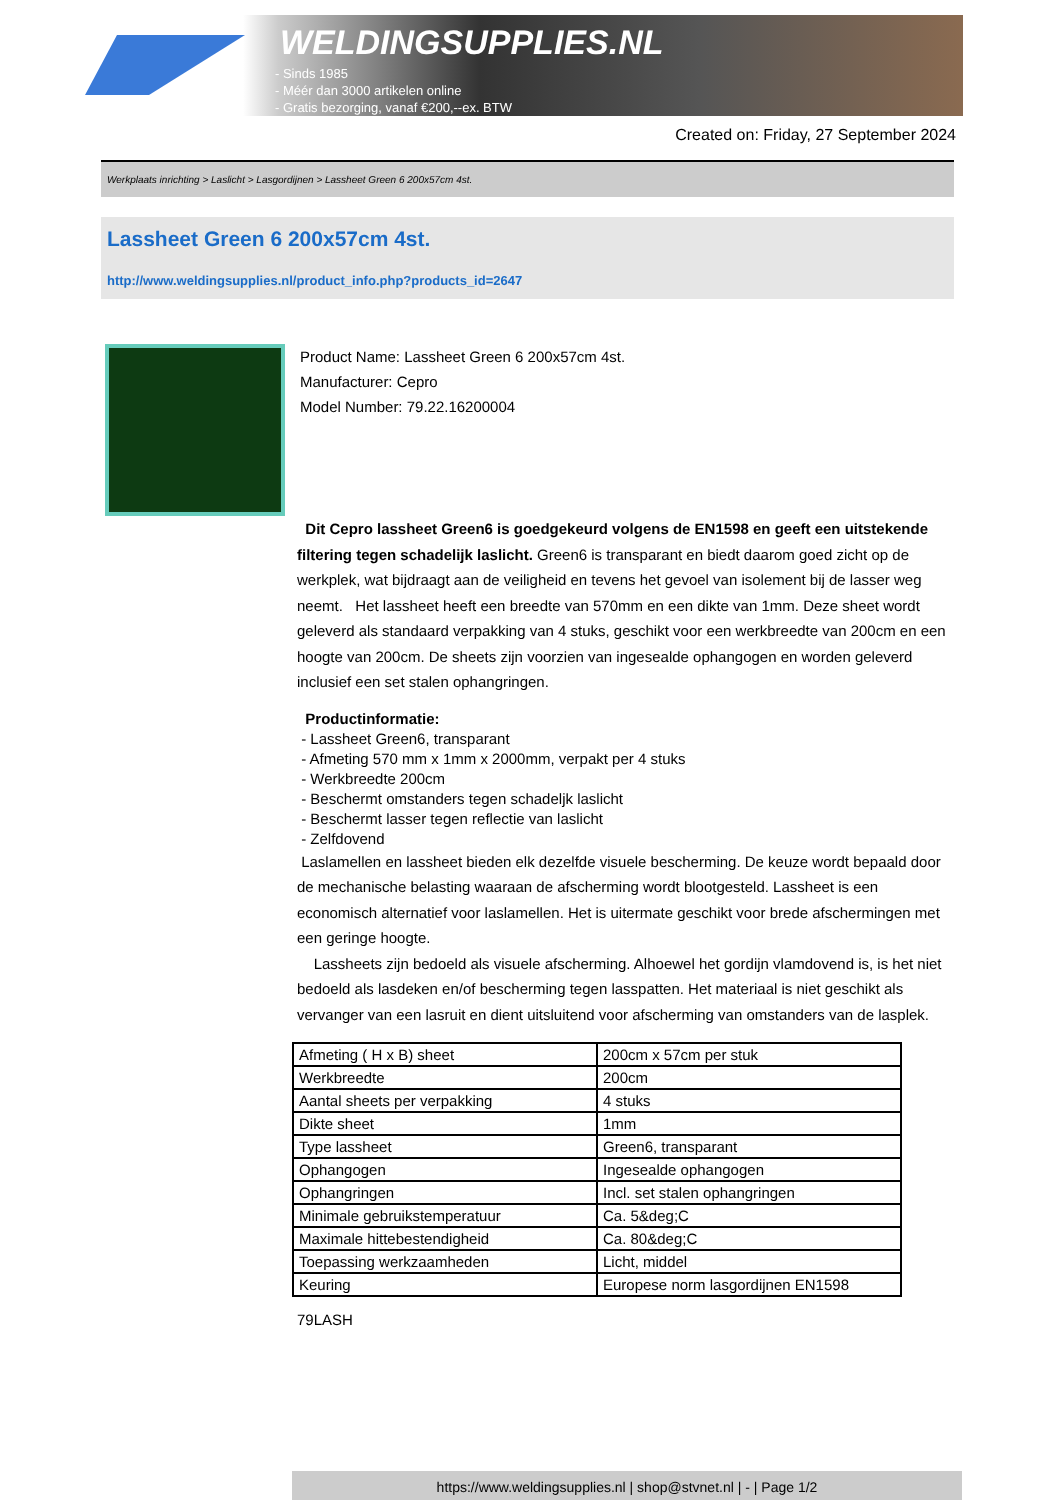WELDINGSUPPLIES.NL
- Sinds 1985
- Méér dan 3000 artikelen online
- Gratis bezorging, vanaf €200,--ex. BTW
Created on: Friday, 27 September 2024
Werkplaats inrichting > Laslicht > Lasgordijnen > Lassheet Green 6 200x57cm 4st.
Lassheet Green 6 200x57cm 4st.
http://www.weldingsupplies.nl/product_info.php?products_id=2647
Product Name: Lassheet Green 6 200x57cm 4st.
Manufacturer: Cepro
Model Number: 79.22.16200004
Dit Cepro lassheet Green6 is goedgekeurd volgens de EN1598 en geeft een uitstekende filtering tegen schadelijk laslicht. Green6 is transparant en biedt daarom goed zicht op de werkplek, wat bijdraagt aan de veiligheid en tevens het gevoel van isolement bij de lasser weg neemt. Het lassheet heeft een breedte van 570mm en een dikte van 1mm. Deze sheet wordt geleverd als standaard verpakking van 4 stuks, geschikt voor een werkbreedte van 200cm en een hoogte van 200cm. De sheets zijn voorzien van ingesealde ophangogen en worden geleverd inclusief een set stalen ophangringen.
Productinformatie:
- Lassheet Green6, transparant
- Afmeting 570 mm x 1mm x 2000mm, verpakt per 4 stuks
- Werkbreedte 200cm
- Beschermt omstanders tegen schadeljk laslicht
- Beschermt lasser tegen reflectie van laslicht
- Zelfdovend
Laslamellen en lassheet bieden elk dezelfde visuele bescherming. De keuze wordt bepaald door de mechanische belasting waaraan de afscherming wordt blootgesteld. Lassheet is een economisch alternatief voor laslamellen. Het is uitermate geschikt voor brede afschermingen met een geringe hoogte.
Lassheets zijn bedoeld als visuele afscherming. Alhoewel het gordijn vlamdovend is, is het niet bedoeld als lasdeken en/of bescherming tegen lasspatten. Het materiaal is niet geschikt als vervanger van een lasruit en dient uitsluitend voor afscherming van omstanders van de lasplek.
| Afmeting ( H x B) sheet | 200cm x 57cm per stuk |
| Werkbreedte | 200cm |
| Aantal sheets per verpakking | 4 stuks |
| Dikte sheet | 1mm |
| Type lassheet | Green6, transparant |
| Ophangogen | Ingesealde ophangogen |
| Ophangringen | Incl. set stalen ophangringen |
| Minimale gebruikstemperatuur | Ca. 5&deg;C |
| Maximale hittebestendigheid | Ca. 80&deg;C |
| Toepassing werkzaamheden | Licht, middel |
| Keuring | Europese norm lasgordijnen EN1598 |
79LASH
https://www.weldingsupplies.nl | shop@stvnet.nl | - | Page 1/2